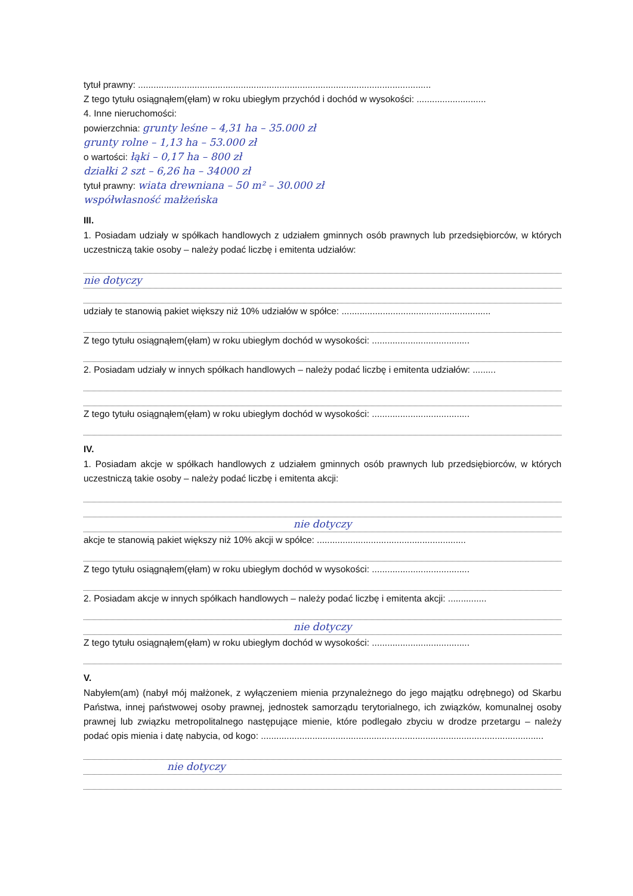tytuł prawny: ..................................................................................................................
Z tego tytułu osiągnąłem(ęłam) w roku ubiegłym przychód i dochód w wysokości: ...........................
4. Inne nieruchomości:
powierzchnia: grunty leśne – 4,31 ha – 35.000 zł
grunty rolne – 1,13 ha – 53.000 zł
o wartości: łąki – 0,17 ha – 800 zł
działki 2 szt – 6,26 ha – 34000 zł
tytuł prawny: wiata drewniana – 50 m² – 30.000 zł
współwłasność małżeńska
III.
1. Posiadam udziały w spółkach handlowych z udziałem gminnych osób prawnych lub przedsiębiorców, w których uczestniczą takie osoby – należy podać liczbę i emitenta udziałów:
nie dotyczy
udziały te stanowią pakiet większy niż 10% udziałów w spółce: ..........................................................
Z tego tytułu osiągnąłem(ęłam) w roku ubiegłym dochód w wysokości: ......................................
2. Posiadam udziały w innych spółkach handlowych – należy podać liczbę i emitenta udziałów: .........
Z tego tytułu osiągnąłem(ęłam) w roku ubiegłym dochód w wysokości: ......................................
IV.
1. Posiadam akcje w spółkach handlowych z udziałem gminnych osób prawnych lub przedsiębiorców, w których uczestniczą takie osoby – należy podać liczbę i emitenta akcji:
nie dotyczy
akcje te stanowią pakiet większy niż 10% akcji w spółce: ..........................................................
Z tego tytułu osiągnąłem(ęłam) w roku ubiegłym dochód w wysokości: ......................................
2. Posiadam akcje w innych spółkach handlowych – należy podać liczbę i emitenta akcji: ...............
nie dotyczy
Z tego tytułu osiągnąłem(ęłam) w roku ubiegłym dochód w wysokości: ......................................
V.
Nabyłem(am) (nabył mój małżonek, z wyłączeniem mienia przynależnego do jego majątku odrębnego) od Skarbu Państwa, innej państwowej osoby prawnej, jednostek samorządu terytorialnego, ich związków, komunalnej osoby prawnej lub związku metropolitalnego następujące mienie, które podlegało zbyciu w drodze przetargu – należy podać opis mienia i datę nabycia, od kogo: ..............................................................................................................
nie dotyczy